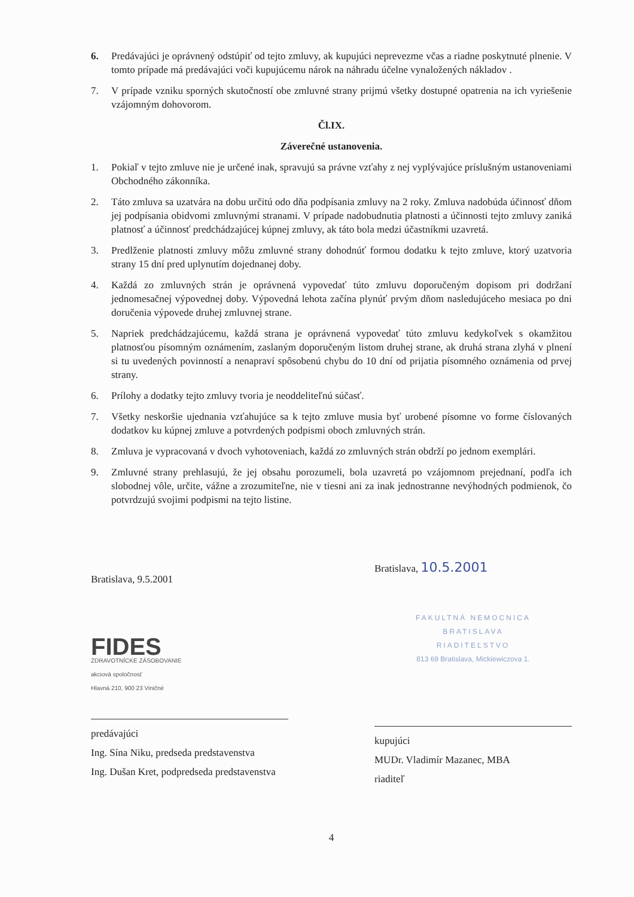6. Predávajúci je oprávnený odstúpiť od tejto zmluvy, ak kupujúci neprevezme včas a riadne poskytnuté plnenie. V tomto prípade má predávajúci voči kupujúcemu nárok na náhradu účelne vynaložených nákladov .
7. V prípade vzniku sporných skutočností obe zmluvné strany prijmú všetky dostupné opatrenia na ich vyriešenie vzájomným dohovorom.
Čl.IX.
Záverečné ustanovenia.
1. Pokiaľ v tejto zmluve nie je určené inak, spravujú sa právne vzťahy z nej vyplývajúce príslušným ustanoveniami Obchodného zákonníka.
2. Táto zmluva sa uzatvára na dobu určitú odo dňa podpísania zmluvy na 2 roky. Zmluva nadobúda účinnosť dňom jej podpísania obidvomi zmluvnými stranami. V prípade nadobudnutia platnosti a účinnosti tejto zmluvy zaniká platnosť a účinnosť predchádzajúcej kúpnej zmluvy, ak táto bola medzi účastníkmi uzavretá.
3. Predlženie platnosti zmluvy môžu zmluvné strany dohodnúť formou dodatku k tejto zmluve, ktorý uzatvoria strany 15 dní pred uplynutím dojednanej doby.
4. Každá zo zmluvných strán je oprávnená vypovedať túto zmluvu doporučeným dopisom pri dodržaní jednomesačnej výpovednej doby. Výpovedná lehota začína plynúť prvým dňom nasledujúceho mesiaca po dni doručenia výpovede druhej zmluvnej strane.
5. Napriek predchádzajúcemu, každá strana je oprávnená vypovedať túto zmluvu kedykoľvek s okamžitou platnosťou písomným oznámením, zaslaným doporučeným listom druhej strane, ak druhá strana zlyhá v plnení si tu uvedených povinností a nenapraví spôsobenú chybu do 10 dní od prijatia písomného oznámenia od prvej strany.
6. Prílohy a dodatky tejto zmluvy tvoria je neoddeliteľnú súčasť.
7. Všetky neskoršie ujednania vzťahujúce sa k tejto zmluve musia byť urobené písomne vo forme číslovaných dodatkov ku kúpnej zmluve a potvrdených podpismi oboch zmluvných strán.
8. Zmluva je vypracovaná v dvoch vyhotoveniach, každá zo zmluvných strán obdrží po jednom exemplári.
9. Zmluvné strany prehlasujú, že jej obsahu porozumeli, bola uzavretá po vzájomnom prejednaní, podľa ich slobodnej vôle, určite, vážne a zrozumiteľne, nie v tiesni ani za inak jednostranne nevýhodných podmienok, čo potvrdzujú svojimi podpismi na tejto listine.
Bratislava, 9.5.2001
FIDES
ZDRAVOTNÍCKE ZÁSOBOVANIE
akciová spoločnosť
Hlavná 210, 900 23 Viničné
predávajúci
Ing. Sína Niku, predseda predstavenstva
Ing. Dušan Kret, podpredseda predstavenstva
Bratislava, 10.5.2001
FAKULTNÁ NEMOCNICA
BRATISLAVA
RIADITEĽSTVO
813 69 Bratislava, Mickiewiczova 1.
kupujúci
MUDr. Vladimír Mazanec, MBA
riaditeľ
4